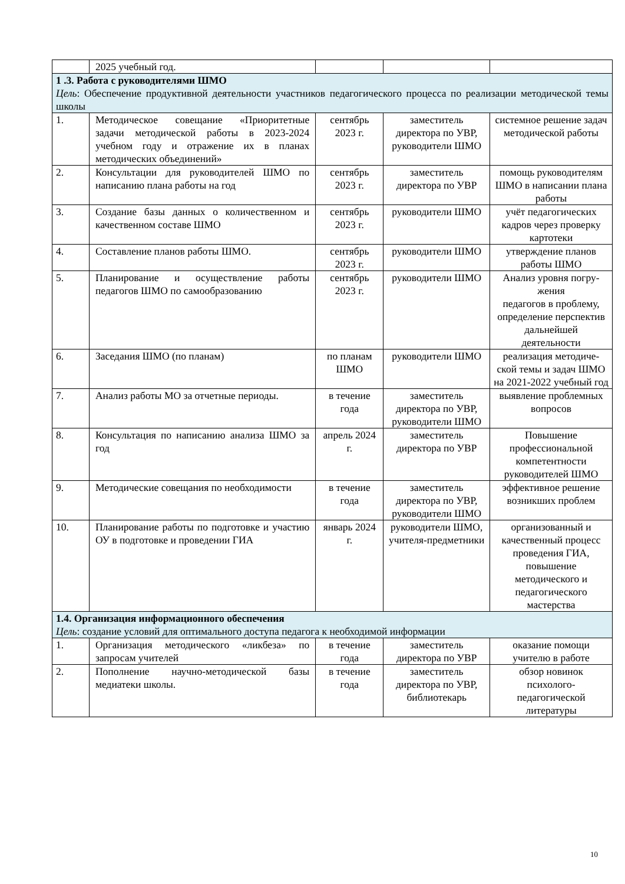| | 2025 учебный год. | | | |
| 1 .3. Работа с руководителями ШМО Цель : Обеспечение продуктивной деятельности участников педагогического процесса по реализации методической темы школы | | | | |
| 1. | Методическое совещание «Приоритетные задачи методической работы в 2023-2024 учебном году и отражение их в планах методических объединений» | сентябрь 2023 г. | заместитель директора по УВР, руководители ШМО | системное решение задач методической работы |
| 2. | Консультации для руководителей ШМО по написанию плана работы на год | сентябрь 2023 г. | заместитель директора по УВР | помощь руководителям ШМО в написании плана работы |
| 3. | Создание базы данных о количественном и качественном составе ШМО | сентябрь 2023 г. | руководители ШМО | учёт педагогических кадров через проверку картотеки |
| 4. | Составление планов работы ШМО. | сентябрь 2023 г. | руководители ШМО | утверждение планов работы ШМО |
| 5. | Планирование и осуществление работы педагогов ШМО по самообразованию | сентябрь 2023 г. | руководители ШМО | Анализ уровня погру-жения педагогов в проблему, определение перспектив дальнейшей деятельности |
| 6. | Заседания ШМО (по планам) | по планам ШМО | руководители ШМО | реализация методиче-ской темы и задач ШМО на 2021-2022 учебный год |
| 7. | Анализ работы МО за отчетные периоды. | в течение года | заместитель директора по УВР, руководители ШМО | выявление проблемных вопросов |
| 8. | Консультация по написанию анализа ШМО за год | апрель 2024 г. | заместитель директора по УВР | Повышение профессиональной компетентности руководителей ШМО |
| 9. | Методические совещания по необходимости | в течение года | заместитель директора по УВР, руководители ШМО | эффективное решение возникших проблем |
| 10. | Планирование работы по подготовке и участию ОУ в подготовке и проведении ГИА | январь 2024 г. | руководители ШМО, учителя-предметники | организованный и качественный процесс проведения ГИА, повышение методического и педагогического мастерства |
| 1.4. Организация информационного обеспечения Цель : создание условий для оптимального доступа педагога к необходимой информации | | | | |
| 1. | Организация методического «ликбеза» по запросам учителей | в течение года | заместитель директора по УВР | оказание помощи учителю в работе |
| 2. | Пополнение научно-методической базы медиатеки школы. | в течение года | заместитель директора по УВР, библиотекарь | обзор новинок психолого-педагогической литературы |
10